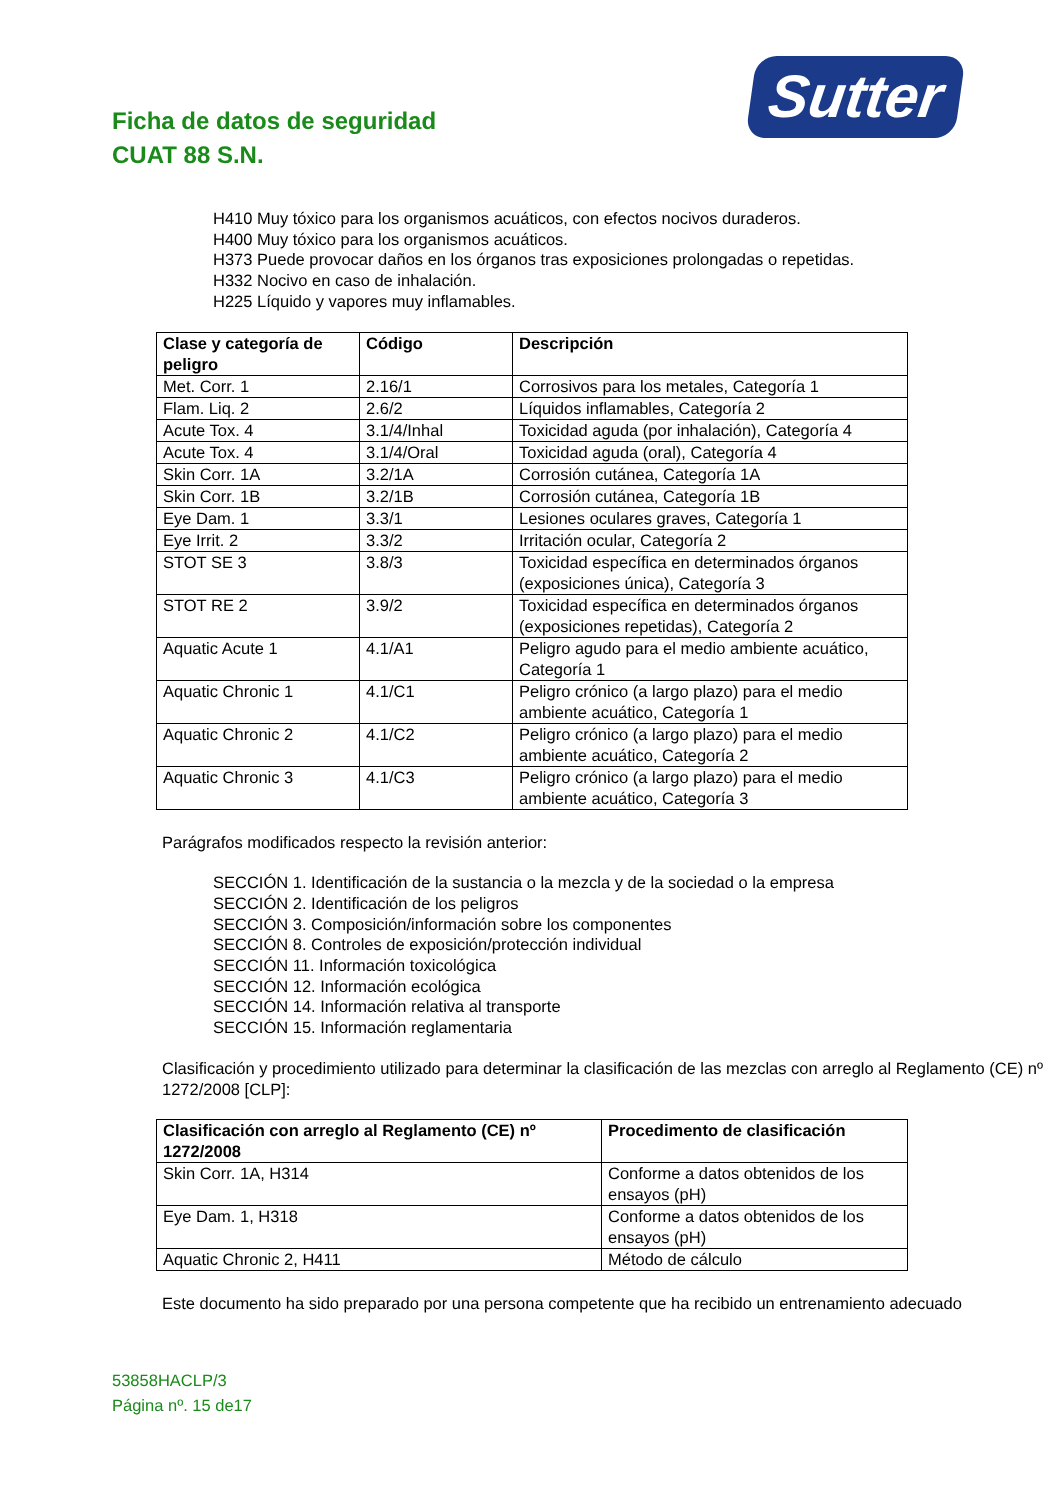Ficha de datos de seguridad
CUAT 88 S.N.
Sutter
H410 Muy tóxico para los organismos acuáticos, con efectos nocivos duraderos.
H400 Muy tóxico para los organismos acuáticos.
H373 Puede provocar daños en los órganos tras exposiciones prolongadas o repetidas.
H332 Nocivo en caso de inhalación.
H225 Líquido y vapores muy inflamables.
| Clase y categoría de peligro | Código | Descripción |
| --- | --- | --- |
| Met. Corr. 1 | 2.16/1 | Corrosivos para los metales, Categoría 1 |
| Flam. Liq. 2 | 2.6/2 | Líquidos inflamables, Categoría 2 |
| Acute Tox. 4 | 3.1/4/Inhal | Toxicidad aguda (por inhalación), Categoría 4 |
| Acute Tox. 4 | 3.1/4/Oral | Toxicidad aguda (oral), Categoría 4 |
| Skin Corr. 1A | 3.2/1A | Corrosión cutánea, Categoría 1A |
| Skin Corr. 1B | 3.2/1B | Corrosión cutánea, Categoría 1B |
| Eye Dam. 1 | 3.3/1 | Lesiones oculares graves, Categoría 1 |
| Eye Irrit. 2 | 3.3/2 | Irritación ocular, Categoría 2 |
| STOT SE 3 | 3.8/3 | Toxicidad específica en determinados órganos (exposiciones única), Categoría 3 |
| STOT RE 2 | 3.9/2 | Toxicidad específica en determinados órganos (exposiciones repetidas), Categoría 2 |
| Aquatic Acute 1 | 4.1/A1 | Peligro agudo para el medio ambiente acuático, Categoría 1 |
| Aquatic Chronic 1 | 4.1/C1 | Peligro crónico (a largo plazo) para el medio ambiente acuático, Categoría 1 |
| Aquatic Chronic 2 | 4.1/C2 | Peligro crónico (a largo plazo) para el medio ambiente acuático, Categoría 2 |
| Aquatic Chronic 3 | 4.1/C3 | Peligro crónico (a largo plazo) para el medio ambiente acuático, Categoría 3 |
Parágrafos modificados respecto la revisión anterior:
SECCIÓN 1. Identificación de la sustancia o la mezcla y de la sociedad o la empresa
SECCIÓN 2. Identificación de los peligros
SECCIÓN 3. Composición/información sobre los componentes
SECCIÓN 8. Controles de exposición/protección individual
SECCIÓN 11. Información toxicológica
SECCIÓN 12. Información ecológica
SECCIÓN 14. Información relativa al transporte
SECCIÓN 15. Información reglamentaria
Clasificación y procedimiento utilizado para determinar la clasificación de las mezclas con arreglo al Reglamento (CE) nº 1272/2008 [CLP]:
| Clasificación con arreglo al Reglamento (CE) nº 1272/2008 | Procedimento de clasificación |
| --- | --- |
| Skin Corr. 1A, H314 | Conforme a datos obtenidos de los ensayos (pH) |
| Eye Dam. 1, H318 | Conforme a datos obtenidos de los ensayos (pH) |
| Aquatic Chronic 2, H411 | Método de cálculo |
Este documento ha sido preparado por una persona competente que ha recibido un entrenamiento adecuado
53858HACLP/3
Página nº. 15 de17